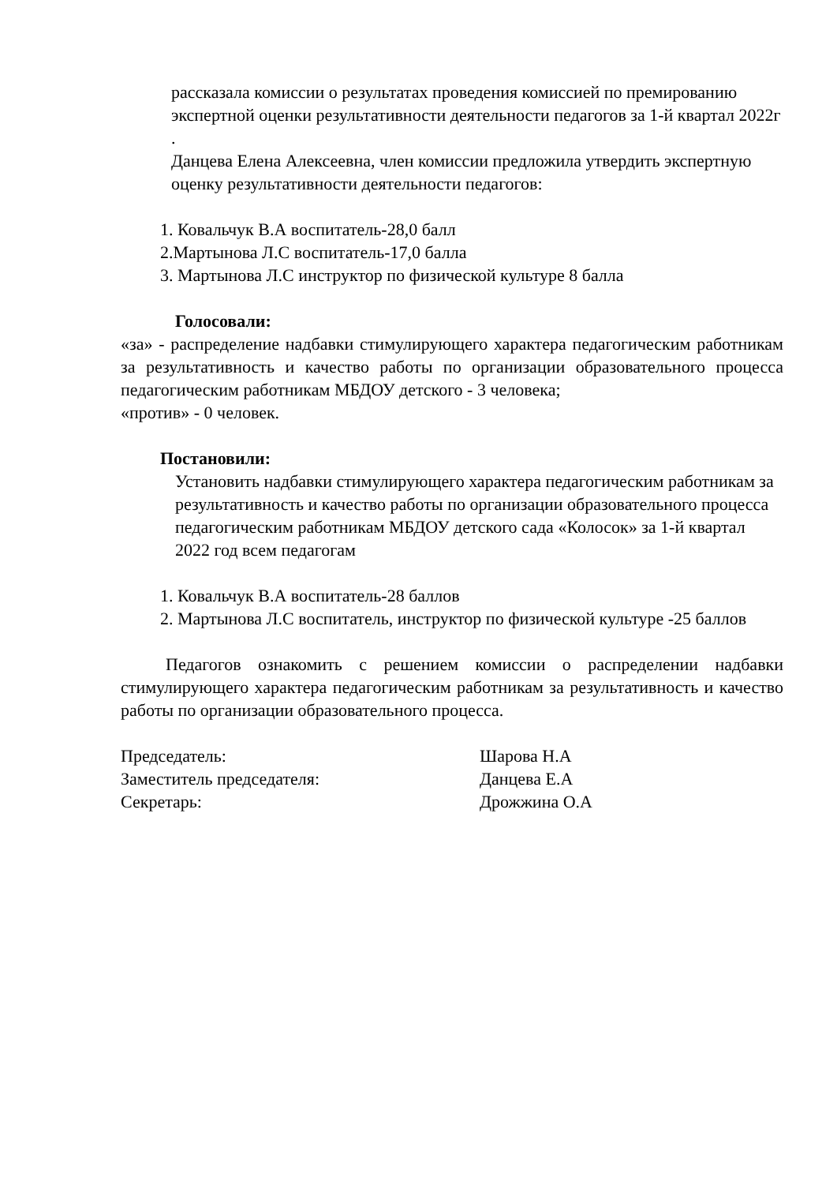рассказала комиссии о результатах проведения комиссией по премированию экспертной оценки результативности деятельности педагогов за 1-й квартал 2022г .
Данцева Елена Алексеевна, член комиссии предложила утвердить экспертную оценку результативности деятельности педагогов:
1. Ковальчук В.А воспитатель-28,0 балл
2.Мартынова Л.С воспитатель-17,0 балла
3. Мартынова Л.С инструктор по физической культуре 8 балла
Голосовали:
«за» - распределение надбавки стимулирующего характера педагогическим работникам за результативность и качество работы по организации образовательного процесса педагогическим работникам МБДОУ детского - 3 человека;
«против» - 0 человек.
Постановили:
Установить надбавки стимулирующего характера педагогическим работникам за результативность и качество работы по организации образовательного процесса педагогическим работникам МБДОУ детского сада «Колосок» за 1-й квартал 2022 год всем педагогам
1. Ковальчук В.А воспитатель-28 баллов
2. Мартынова Л.С воспитатель, инструктор по физической культуре -25 баллов
Педагогов ознакомить с решением комиссии о распределении надбавки стимулирующего характера педагогическим работникам за результативность и качество работы по организации образовательного процесса.
Председатель: Шарова Н.А
Заместитель председателя: Данцева Е.А
Секретарь: Дрожжина О.А